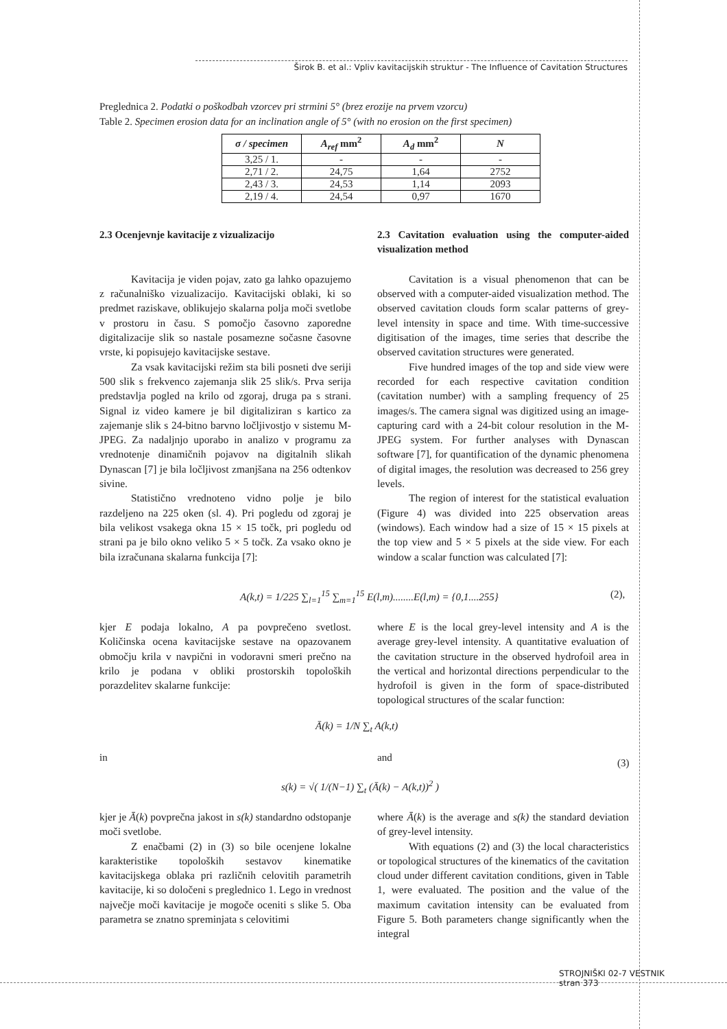Širok B. et al.: Vpliv kavitacijskih struktur - The Influence of Cavitation Structures
Preglednica 2. Podatki o poškodbah vzorcev pri strmini 5° (brez erozije na prvem vzorcu)
Table 2. Specimen erosion data for an inclination angle of 5° (with no erosion on the first specimen)
| σ / specimen | A<sub>ref</sub> mm<sup>2</sup> | A<sub>d</sub> mm<sup>2</sup> | N |
| --- | --- | --- | --- |
| 3,25 / 1. | - | - | - |
| 2,71 / 2. | 24,75 | 1,64 | 2752 |
| 2,43 / 3. | 24,53 | 1,14 | 2093 |
| 2,19 / 4. | 24,54 | 0,97 | 1670 |
2.3 Ocenjevnje kavitacije z vizualizacijo
Kavitacija je viden pojav, zato ga lahko opazujemo z računalniško vizualizacijo. Kavitacijski oblaki, ki so predmet raziskave, oblikujejo skalarna polja moči svetlobe v prostoru in času. S pomočjo časovno zaporedne digitalizacije slik so nastale posamezne sočasne časovne vrste, ki popisujejo kavitacijske sestave.
Za vsak kavitacijski režim sta bili posneti dve seriji 500 slik s frekvenco zajemanja slik 25 slik/s. Prva serija predstavlja pogled na krilo od zgoraj, druga pa s strani. Signal iz video kamere je bil digitaliziran s kartico za zajemanje slik s 24-bitno barvno ločljivostjo v sistemu M-JPEG. Za nadaljnjo uporabo in analizo v programu za vrednotenje dinamičnih pojavov na digitalnih slikah Dynascan [7] je bila ločljivost zmanjšana na 256 odtenkov sivine.
Statistično vrednoteno vidno polje je bilo razdeljeno na 225 oken (sl. 4). Pri pogledu od zgoraj je bila velikost vsakega okna 15 × 15 točk, pri pogledu od strani pa je bilo okno veliko 5 × 5 točk. Za vsako okno je bila izračunana skalarna funkcija [7]:
2.3 Cavitation evaluation using the computer-aided visualization method
Cavitation is a visual phenomenon that can be observed with a computer-aided visualization method. The observed cavitation clouds form scalar patterns of grey-level intensity in space and time. With time-successive digitisation of the images, time series that describe the observed cavitation structures were generated.
Five hundred images of the top and side view were recorded for each respective cavitation condition (cavitation number) with a sampling frequency of 25 images/s. The camera signal was digitized using an image-capturing card with a 24-bit colour resolution in the M-JPEG system. For further analyses with Dynascan software [7], for quantification of the dynamic phenomena of digital images, the resolution was decreased to 256 grey levels.
The region of interest for the statistical evaluation (Figure 4) was divided into 225 observation areas (windows). Each window had a size of 15 × 15 pixels at the top view and 5 × 5 pixels at the side view. For each window a scalar function was calculated [7]:
A(k,t) = 1/225 ∑<sub>l=1</sub><sup>15</sup> ∑<sub>m=1</sub><sup>15</sup> E(l,m)........E(l,m) = {0,1....255}
(2),
kjer E podaja lokalno, A pa povprečeno svetlost. Količinska ocena kavitacijske sestave na opazovanem območju krila v navpični in vodoravni smeri prečno na krilo je podana v obliki prostorskih topoloških porazdelitev skalarne funkcije:
where E is the local grey-level intensity and A is the average grey-level intensity. A quantitative evaluation of the cavitation structure in the observed hydrofoil area in the vertical and horizontal directions perpendicular to the hydrofoil is given in the form of space-distributed topological structures of the scalar function:
Ā(k) = 1/N ∑<sub>t</sub> A(k,t)
in and (3)
s(k) = √( 1/(N−1) ∑<sub>t</sub> (Ā(k) − A(k,t))<sup>2</sup> )
kjer je Ā(k) povprečna jakost in s(k) standardno odstopanje moči svetlobe.
Z enačbami (2) in (3) so bile ocenjene lokalne karakteristike topoloških sestavov kinematike kavitacijskega oblaka pri različnih celovitih parametrih kavitacije, ki so določeni s preglednico 1. Lego in vrednost največje moči kavitacije je mogoče oceniti s slike 5. Oba parametra se znatno spreminjata s celovitimi
where Ā(k) is the average and s(k) the standard deviation of grey-level intensity.
With equations (2) and (3) the local characteristics or topological structures of the kinematics of the cavitation cloud under different cavitation conditions, given in Table 1, were evaluated. The position and the value of the maximum cavitation intensity can be evaluated from Figure 5. Both parameters change significantly when the integral
STROJNIŠKI 02-7 VESTNIK
stran 373